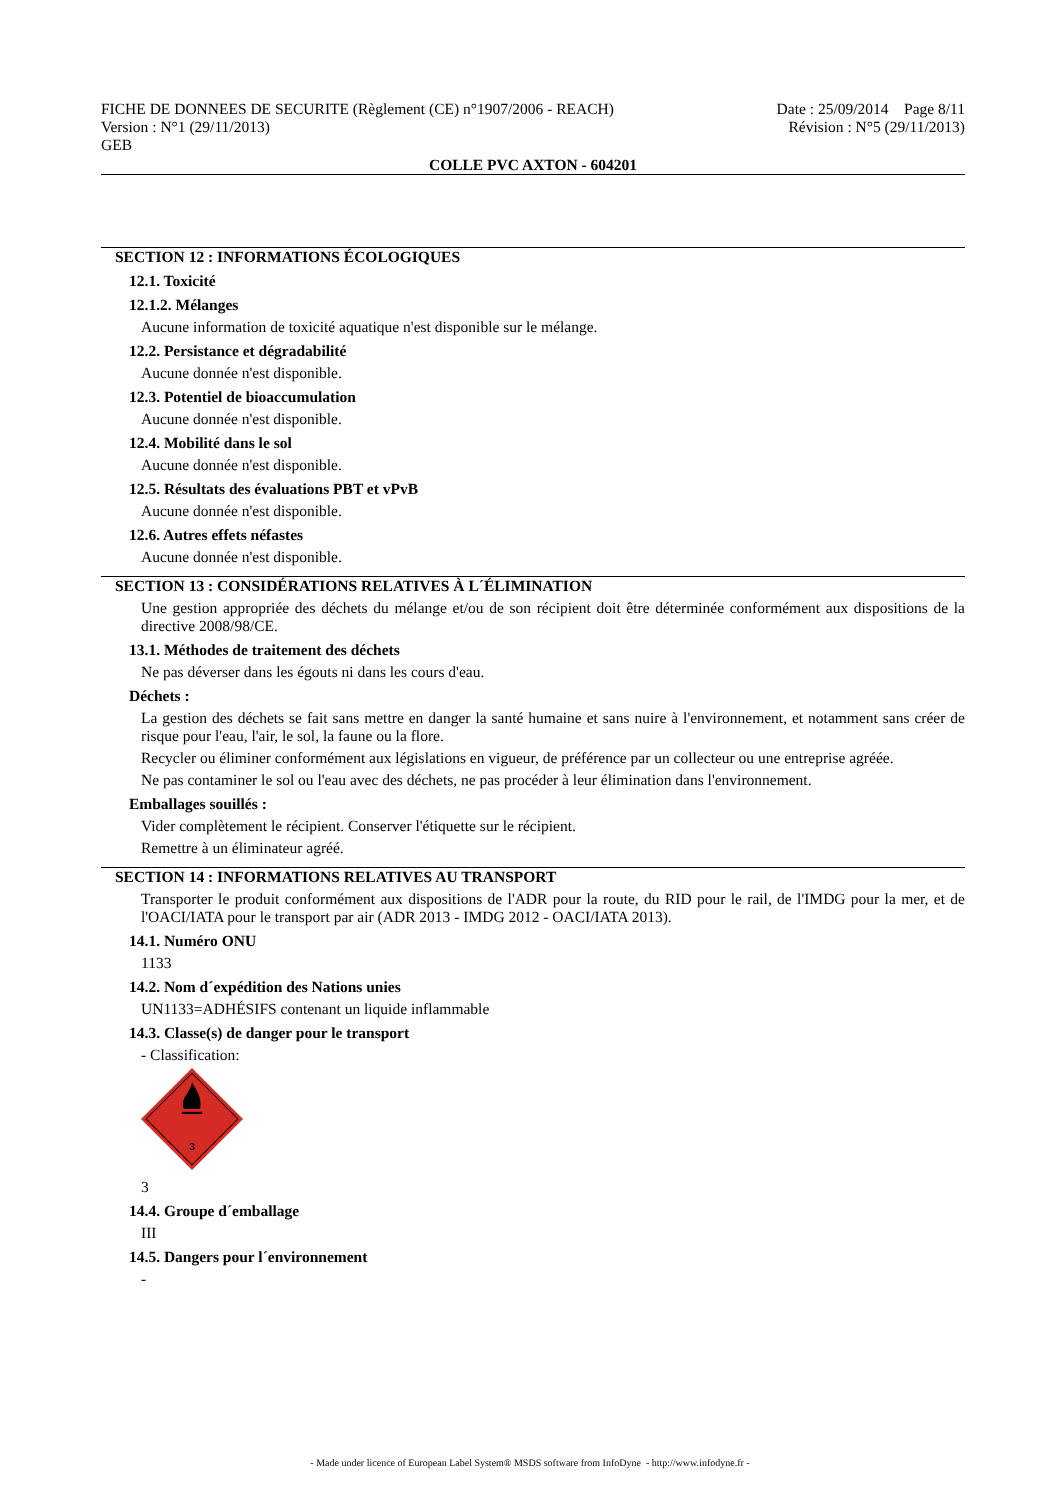FICHE DE DONNEES DE SECURITE (Règlement (CE) n°1907/2006 - REACH)
Version : N°1 (29/11/2013)
GEB
Date : 25/09/2014 Page 8/11
Révision : N°5 (29/11/2013)
COLLE PVC AXTON - 604201
SECTION 12 : INFORMATIONS ÉCOLOGIQUES
12.1. Toxicité
12.1.2. Mélanges
Aucune information de toxicité aquatique n'est disponible sur le mélange.
12.2. Persistance et dégradabilité
Aucune donnée n'est disponible.
12.3. Potentiel de bioaccumulation
Aucune donnée n'est disponible.
12.4. Mobilité dans le sol
Aucune donnée n'est disponible.
12.5. Résultats des évaluations PBT et vPvB
Aucune donnée n'est disponible.
12.6. Autres effets néfastes
Aucune donnée n'est disponible.
SECTION 13 : CONSIDÉRATIONS RELATIVES À L´ÉLIMINATION
Une gestion appropriée des déchets du mélange et/ou de son récipient doit être déterminée conformément aux dispositions de la directive 2008/98/CE.
13.1. Méthodes de traitement des déchets
Ne pas déverser dans les égouts ni dans les cours d'eau.
Déchets :
La gestion des déchets se fait sans mettre en danger la santé humaine et sans nuire à l'environnement, et notamment sans créer de risque pour l'eau, l'air, le sol, la faune ou la flore.
Recycler ou éliminer conformément aux législations en vigueur, de préférence par un collecteur ou une entreprise agréée.
Ne pas contaminer le sol ou l'eau avec des déchets, ne pas procéder à leur élimination dans l'environnement.
Emballages souillés :
Vider complètement le récipient. Conserver l'étiquette sur le récipient.
Remettre à un éliminateur agréé.
SECTION 14 : INFORMATIONS RELATIVES AU TRANSPORT
Transporter le produit conformément aux dispositions de l'ADR pour la route, du RID pour le rail, de l'IMDG pour la mer, et de l'OACI/IATA pour le transport par air (ADR 2013 - IMDG 2012 - OACI/IATA 2013).
14.1. Numéro ONU
1133
14.2. Nom d´expédition des Nations unies
UN1133=ADHÉSIFS contenant un liquide inflammable
14.3. Classe(s) de danger pour le transport
- Classification:
3
3
14.4. Groupe d´emballage
III
14.5. Dangers pour l´environnement
-
- Made under licence of European Label System® MSDS software from InfoDyne - http://www.infodyne.fr -